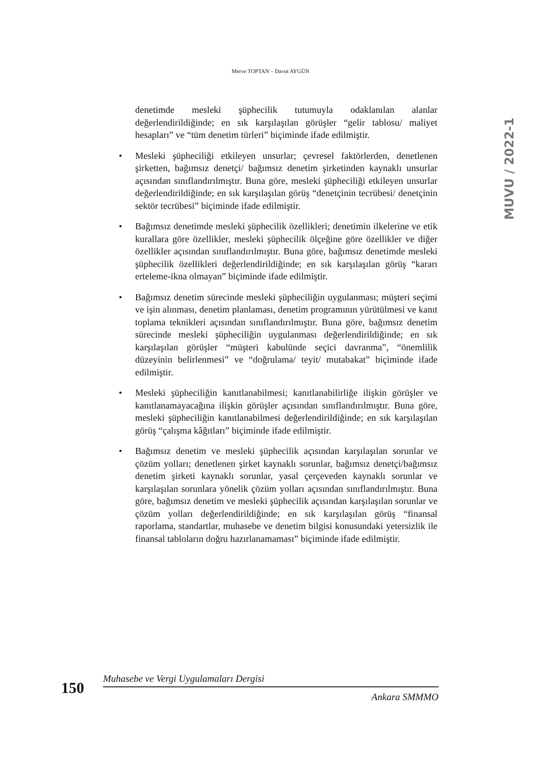Merve TOPTAN – Davut AYGÜN
MUVU / 2022-1
denetimde mesleki şüphecilik tutumuyla odaklanılan alanlar değerlendirildiğinde; en sık karşılaşılan görüşler “gelir tablosu/ maliyet hesapları” ve “tüm denetim türleri” biçiminde ifade edilmiştir.
• Mesleki şüpheciliği etkileyen unsurlar; çevresel faktörlerden, denetlenen şirketten, bağımsız denetçi/ bağımsız denetim şirketinden kaynaklı unsurlar açısından sınıflandırılmıştır. Buna göre, mesleki şüpheciliği etkileyen unsurlar değerlendirildiğinde; en sık karşılaşılan görüş “denetçinin tecrübesi/ denetçinin sektör tecrübesi” biçiminde ifade edilmiştir.
• Bağımsız denetimde mesleki şüphecilik özellikleri; denetimin ilkelerine ve etik kurallara göre özellikler, mesleki şüphecilik ölçeğine göre özellikler ve diğer özellikler açısından sınıflandırılmıştır. Buna göre, bağımsız denetimde mesleki şüphecilik özellikleri değerlendirildiğinde; en sık karşılaşılan görüş “kararı erteleme-ikna olmayan” biçiminde ifade edilmiştir.
• Bağımsız denetim sürecinde mesleki şüpheciliğin uygulanması; müşteri seçimi ve işin alınması, denetim planlaması, denetim programının yürütülmesi ve kanıt toplama teknikleri açısından sınıflandırılmıştır. Buna göre, bağımsız denetim sürecinde mesleki şüpheciliğin uygulanması değerlendirildiğinde; en sık karşılaşılan görüşler “müşteri kabulünde seçici davranma”, “önemlilik düzeyinin belirlenmesi” ve “doğrulama/ teyit/ mutabakat” biçiminde ifade edilmiştir.
• Mesleki şüpheciliğin kanıtlanabilmesi; kanıtlanabilirliğe ilişkin görüşler ve kanıtlanamayacağına ilişkin görüşler açısından sınıflandırılmıştır. Buna göre, mesleki şüpheciliğin kanıtlanabilmesi değerlendirildiğinde; en sık karşılaşılan görüş “çalışma kâğıtları” biçiminde ifade edilmiştir.
• Bağımsız denetim ve mesleki şüphecilik açısından karşılaşılan sorunlar ve çözüm yolları; denetlenen şirket kaynaklı sorunlar, bağımsız denetçi/bağımsız denetim şirketi kaynaklı sorunlar, yasal çerçeveden kaynaklı sorunlar ve karşılaşılan sorunlara yönelik çözüm yolları açısından sınıflandırılmıştır. Buna göre, bağımsız denetim ve mesleki şüphecilik açısından karşılaşılan sorunlar ve çözüm yolları değerlendirildiğinde; en sık karşılaşılan görüş “finansal raporlama, standartlar, muhasebe ve denetim bilgisi konusundaki yetersizlik ile finansal tabloların doğru hazırlanamaması” biçiminde ifade edilmiştir.
150
Muhasebe ve Vergi Uygulamaları Dergisi
Ankara SMMMO